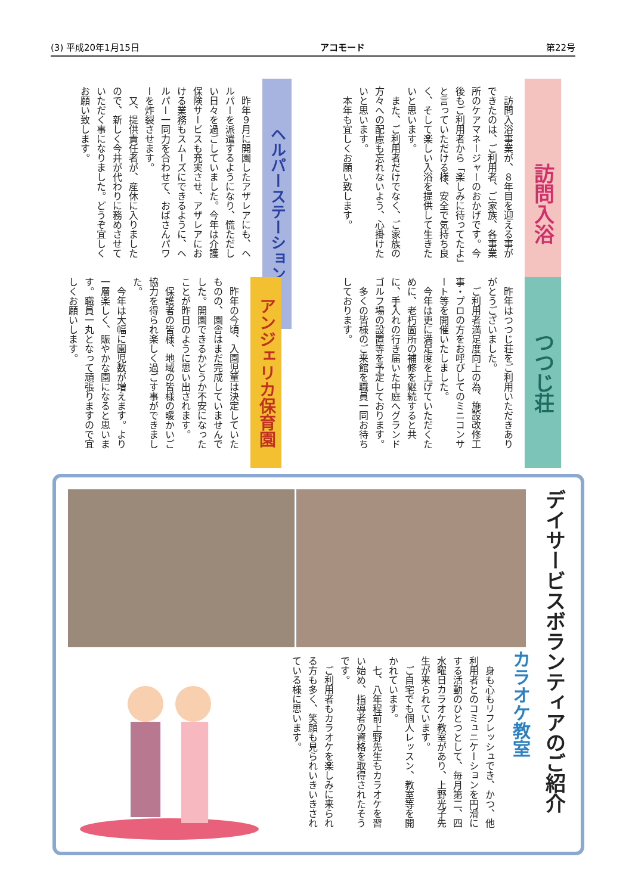(3) 平成20年1月15日 アコモード 第22号
訪問入浴
　訪問入浴事業が、８年目を迎える事ができたのは、ご利用者、ご家族、各事業所のケアマネージャーのおかげです。今後もご利用者から「楽しみに待ってたよ」と言っていただける様、安全で気持ち良く、そして楽しい入浴を提供して生きたいと思います。
　また、ご利用者だけでなく、ご家族の方々への配慮も忘れないよう、心掛けたいと思います。
　本年も宜しくお願い致します。
ヘルパーステーション
　昨年９月に開園したアザレアにも、ヘルパーを派遣するようになり、慌ただしい日々を過ごしていました。今年は介護保険サービスも充実させ、アザレアにおける業務もスムーズにできるように、ヘルパー一同力を合わせて、おばさんパワーを炸裂させます。
　又、提供責任者が、産休に入りましたので、新しく今井が代わりに務めさせていただく事になりました。どうぞ宜しくお願い致します。
つつじ荘
　昨年はつつじ荘をご利用いただきありがとうございました。
　ご利用者満足度向上の為、施設改修工事・プロの方をお呼びしてのミニコンサート等を開催いたしました。
　今年は更に満足度を上げていただくために、老朽箇所の補修を継続すると共に、手入れの行き届いた中庭へグランドゴルフ場の設置等を予定しております。
　多くの皆様のご来館を職員一同お待ちしております。
アンジェリカ保育園
　昨年の今頃、入園児童は決定していたものの、園舎はまだ完成していませんでした。開園できるかどうか不安になったことが昨日のように思い出されます。
　保護者の皆様、地域の皆様の暖かいご協力を得られ楽しく過ごす事ができました。
　今年は大幅に園児数が増えます。より一層楽しく、賑やかな園になると思います。職員一丸となって頑張りますので宜しくお願いします。
デイサービスボランティアのご紹介
カラオケ教室
　身も心もリフレッシュでき、かつ、他利用者とのコミュニケーションを円滑にする活動のひとつとして、毎月第二、四水曜日カラオケ教室があり、上野光子先生が来られています。
　ご自宅でも個人レッスン、教室等を開かれています。
　七、八年程前上野先生もカラオケを習い始め、指導者の資格を取得されたそうです。
　ご利用者もカラオケを楽しみに来られる方も多く、笑顔も見られいきいきされている様に思います。